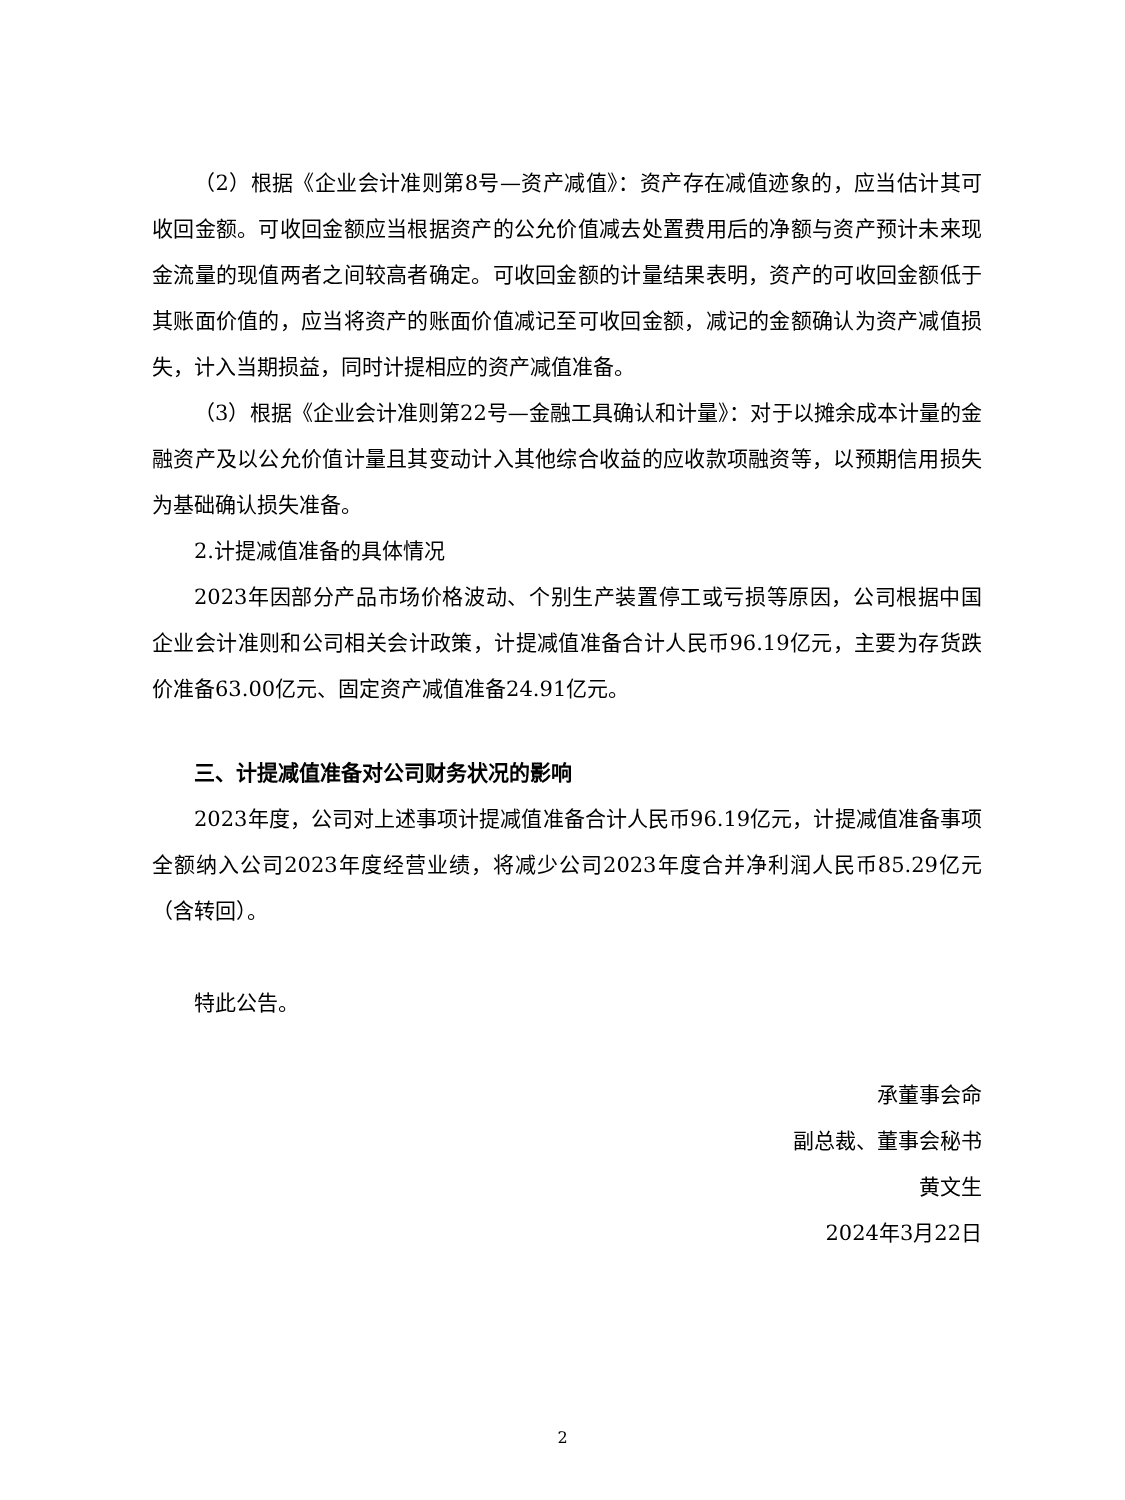（2）根据《企业会计准则第8号—资产减值》：资产存在减值迹象的，应当估计其可收回金额。可收回金额应当根据资产的公允价值减去处置费用后的净额与资产预计未来现金流量的现值两者之间较高者确定。可收回金额的计量结果表明，资产的可收回金额低于其账面价值的，应当将资产的账面价值减记至可收回金额，减记的金额确认为资产减值损失，计入当期损益，同时计提相应的资产减值准备。
（3）根据《企业会计准则第22号—金融工具确认和计量》：对于以摊余成本计量的金融资产及以公允价值计量且其变动计入其他综合收益的应收款项融资等，以预期信用损失为基础确认损失准备。
2.计提减值准备的具体情况
2023年因部分产品市场价格波动、个别生产装置停工或亏损等原因，公司根据中国企业会计准则和公司相关会计政策，计提减值准备合计人民币96.19亿元，主要为存货跌价准备63.00亿元、固定资产减值准备24.91亿元。
三、计提减值准备对公司财务状况的影响
2023年度，公司对上述事项计提减值准备合计人民币96.19亿元，计提减值准备事项全额纳入公司2023年度经营业绩，将减少公司2023年度合并净利润人民币85.29亿元（含转回）。
特此公告。
承董事会命
副总裁、董事会秘书
黄文生
2024年3月22日
2